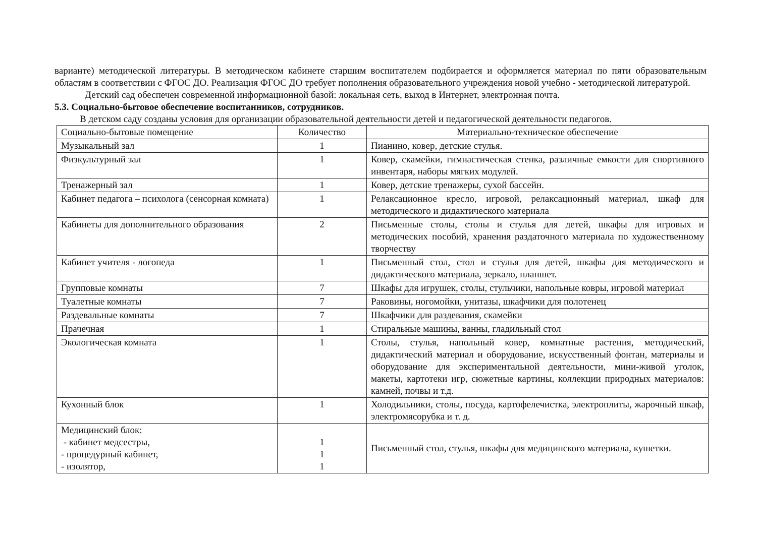варианте) методической литературы. В методическом кабинете старшим воспитателем подбирается и оформляется материал по пяти образовательным областям в соответствии с ФГОС ДО. Реализация ФГОС ДО требует пополнения образовательного учреждения новой учебно - методической литературой.
Детский сад обеспечен современной информационной базой: локальная сеть, выход в Интернет, электронная почта.
5.3. Социально-бытовое обеспечение воспитанников, сотрудников.
В детском саду созданы условия для организации образовательной деятельности детей и педагогической деятельности педагогов.
| Социально-бытовые помещение | Количество | Материально-техническое обеспечение |
| --- | --- | --- |
| Музыкальный зал | 1 | Пианино, ковер, детские стулья. |
| Физкультурный зал | 1 | Ковер, скамейки, гимнастическая стенка, различные емкости для спортивного инвентаря, наборы мягких модулей. |
| Тренажерный зал | 1 | Ковер, детские тренажеры, сухой бассейн. |
| Кабинет педагога – психолога (сенсорная комната) | 1 | Релаксационное кресло, игровой, релаксационный материал, шкаф для методического и дидактического материала |
| Кабинеты для дополнительного образования | 2 | Письменные столы, столы и стулья для детей, шкафы для игровых и методических пособий, хранения раздаточного материала по художественному творчеству |
| Кабинет учителя - логопеда | 1 | Письменный стол, стол и стулья для детей, шкафы для методического и дидактического материала, зеркало, планшет. |
| Групповые комнаты | 7 | Шкафы для игрушек, столы, стульчики, напольные ковры, игровой материал |
| Туалетные комнаты | 7 | Раковины, ногомойки, унитазы, шкафчики для полотенец |
| Раздевальные комнаты | 7 | Шкафчики для раздевания, скамейки |
| Прачечная | 1 | Стиральные машины, ванны, гладильный стол |
| Экологическая комната | 1 | Столы, стулья, напольный ковер, комнатные растения, методический, дидактический материал и оборудование, искусственный фонтан, материалы и оборудование для экспериментальной деятельности, мини-живой уголок, макеты, картотеки игр, сюжетные картины, коллекции природных материалов: камней, почвы и т.д. |
| Кухонный блок | 1 | Холодильники, столы, посуда, картофелечистка, электроплиты, жарочный шкаф, электромясорубка и т. д. |
| Медицинский блок: - кабинет медсестры, - процедурный кабинет, - изолятор, | 1 1 1 | Письменный стол, стулья, шкафы для медицинского материала, кушетки. |